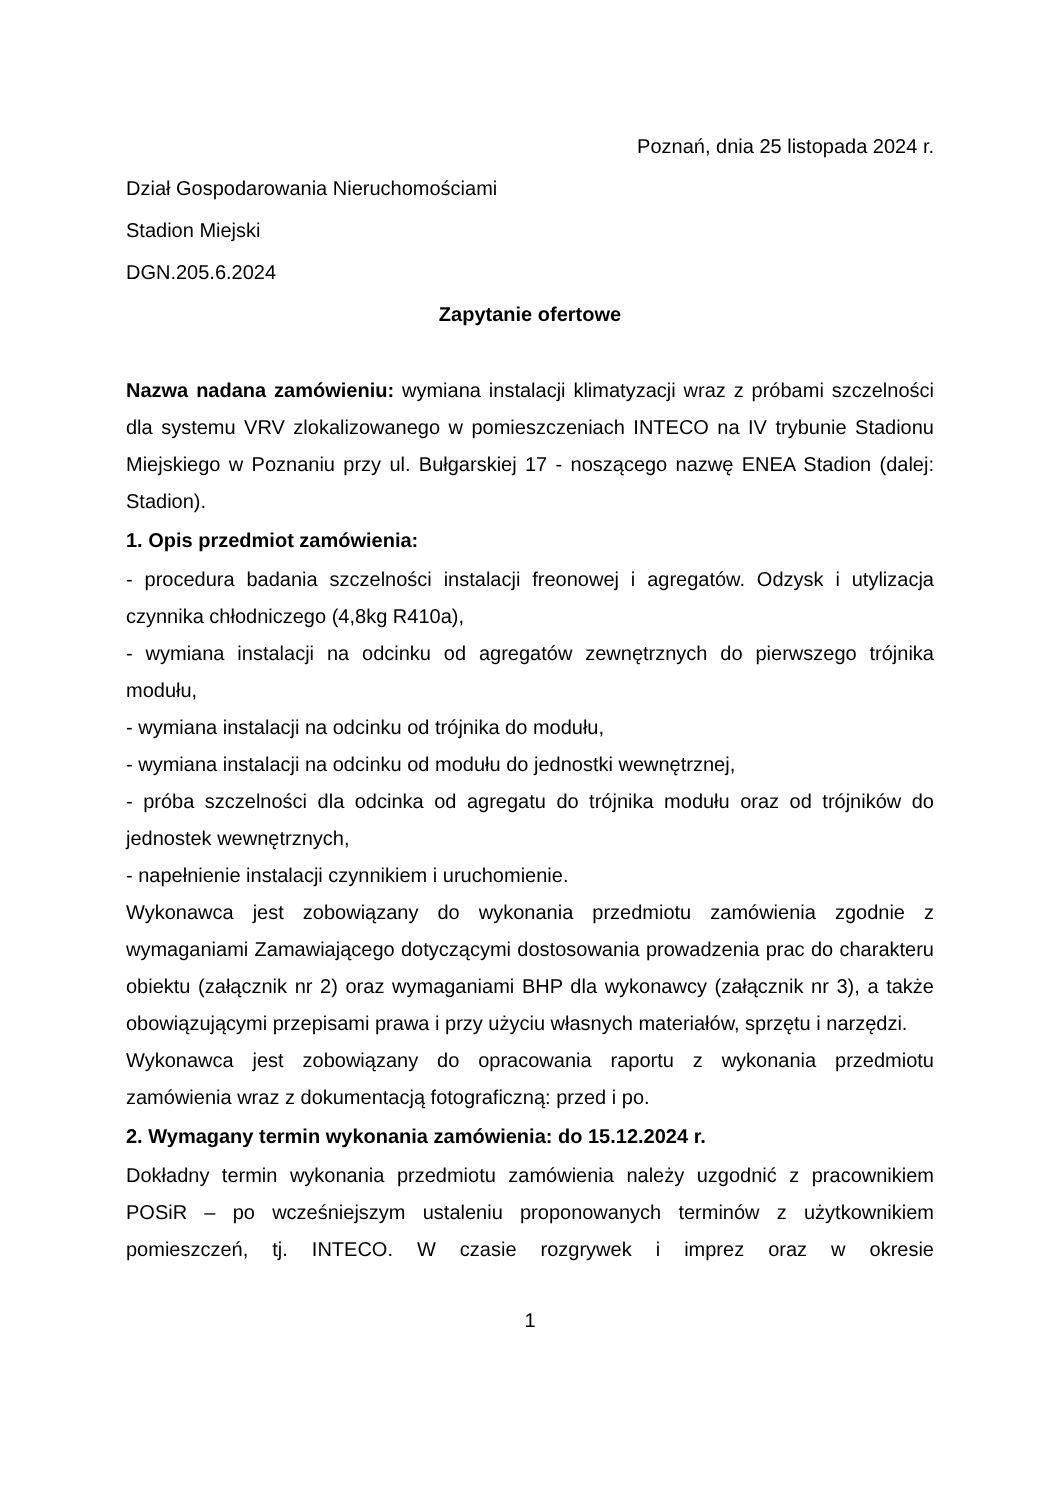Poznań, dnia 25 listopada 2024 r.
Dział Gospodarowania Nieruchomościami
Stadion Miejski
DGN.205.6.2024
Zapytanie ofertowe
Nazwa nadana zamówieniu: wymiana instalacji klimatyzacji wraz z próbami szczelności dla systemu VRV zlokalizowanego w pomieszczeniach INTECO na IV trybunie Stadionu Miejskiego w Poznaniu przy ul. Bułgarskiej 17 - noszącego nazwę ENEA Stadion (dalej: Stadion).
1. Opis przedmiot zamówienia:
- procedura badania szczelności instalacji freonowej i agregatów. Odzysk i utylizacja czynnika chłodniczego (4,8kg R410a),
- wymiana instalacji na odcinku od agregatów zewnętrznych do pierwszego trójnika modułu,
- wymiana instalacji na odcinku od trójnika do modułu,
- wymiana instalacji na odcinku od modułu do jednostki wewnętrznej,
- próba szczelności dla odcinka od agregatu do trójnika modułu oraz od trójników do jednostek wewnętrznych,
- napełnienie instalacji czynnikiem i uruchomienie.
Wykonawca jest zobowiązany do wykonania przedmiotu zamówienia zgodnie z wymaganiami Zamawiającego dotyczącymi dostosowania prowadzenia prac do charakteru obiektu (załącznik nr 2) oraz wymaganiami BHP dla wykonawcy (załącznik nr 3), a także obowiązującymi przepisami prawa i przy użyciu własnych materiałów, sprzętu i narzędzi.
Wykonawca jest zobowiązany do opracowania raportu z wykonania przedmiotu zamówienia wraz z dokumentacją fotograficzną: przed i po.
2. Wymagany termin wykonania zamówienia: do 15.12.2024 r.
Dokładny termin wykonania przedmiotu zamówienia należy uzgodnić z pracownikiem POSiR – po wcześniejszym ustaleniu proponowanych terminów z użytkownikiem pomieszczeń, tj. INTECO. W czasie rozgrywek i imprez oraz w okresie
1